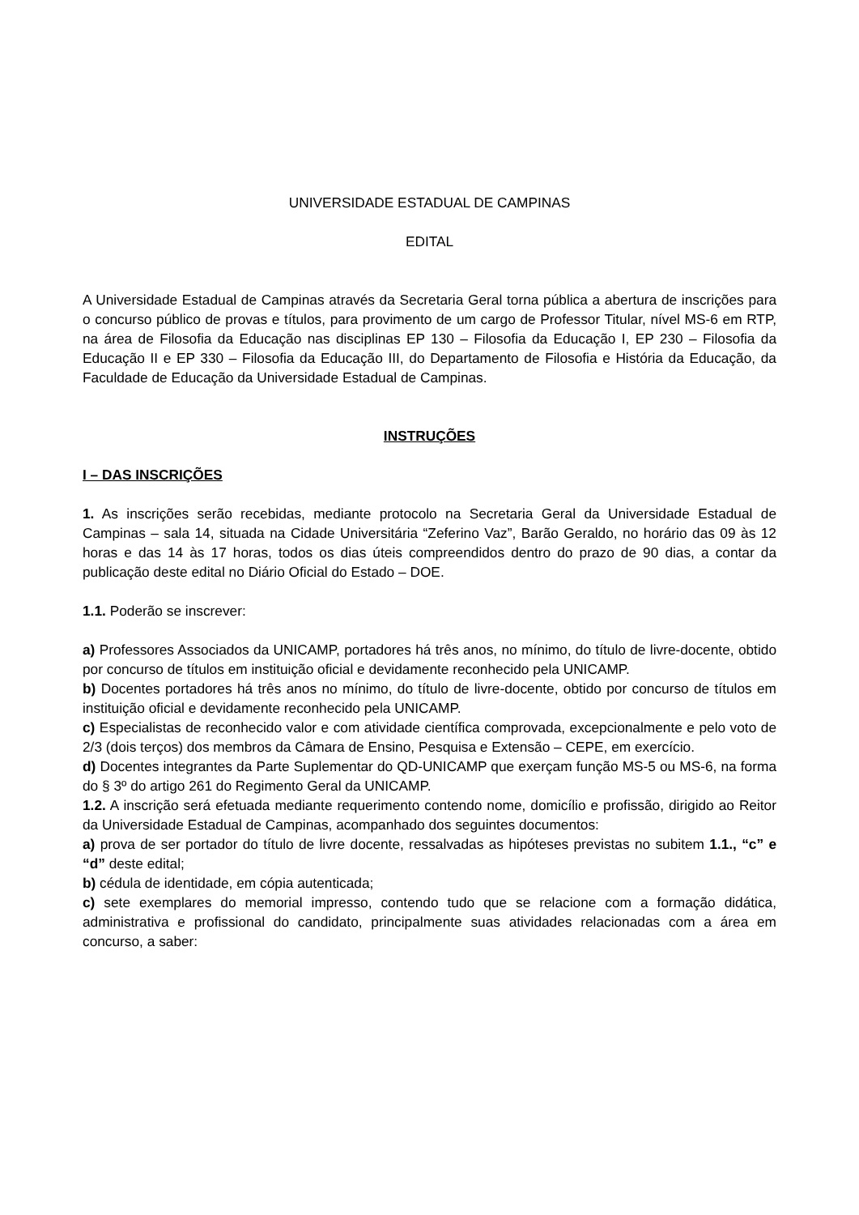UNIVERSIDADE ESTADUAL DE CAMPINAS
EDITAL
A Universidade Estadual de Campinas através da Secretaria Geral torna pública a abertura de inscrições para o concurso público de provas e títulos, para provimento de um cargo de Professor Titular, nível MS-6 em RTP, na área de Filosofia da Educação nas disciplinas EP 130 – Filosofia da Educação I, EP 230 – Filosofia da Educação II e EP 330 – Filosofia da Educação III, do Departamento de Filosofia e História da Educação, da Faculdade de Educação da Universidade Estadual de Campinas.
INSTRUÇÕES
I – DAS INSCRIÇÕES
1. As inscrições serão recebidas, mediante protocolo na Secretaria Geral da Universidade Estadual de Campinas – sala 14, situada na Cidade Universitária “Zeferino Vaz”, Barão Geraldo, no horário das 09 às 12 horas e das 14 às 17 horas, todos os dias úteis compreendidos dentro do prazo de 90 dias, a contar da publicação deste edital no Diário Oficial do Estado – DOE.
1.1. Poderão se inscrever:
a) Professores Associados da UNICAMP, portadores há três anos, no mínimo, do título de livre-docente, obtido por concurso de títulos em instituição oficial e devidamente reconhecido pela UNICAMP.
b) Docentes portadores há três anos no mínimo, do título de livre-docente, obtido por concurso de títulos em instituição oficial e devidamente reconhecido pela UNICAMP.
c) Especialistas de reconhecido valor e com atividade científica comprovada, excepcionalmente e pelo voto de 2/3 (dois terços) dos membros da Câmara de Ensino, Pesquisa e Extensão – CEPE, em exercício.
d) Docentes integrantes da Parte Suplementar do QD-UNICAMP que exerçam função MS-5 ou MS-6, na forma do § 3º do artigo 261 do Regimento Geral da UNICAMP.
1.2. A inscrição será efetuada mediante requerimento contendo nome, domicílio e profissão, dirigido ao Reitor da Universidade Estadual de Campinas, acompanhado dos seguintes documentos:
a) prova de ser portador do título de livre docente, ressalvadas as hipóteses previstas no subitem 1.1., “c” e “d” deste edital;
b) cédula de identidade, em cópia autenticada;
c) sete exemplares do memorial impresso, contendo tudo que se relacione com a formação didática, administrativa e profissional do candidato, principalmente suas atividades relacionadas com a área em concurso, a saber: